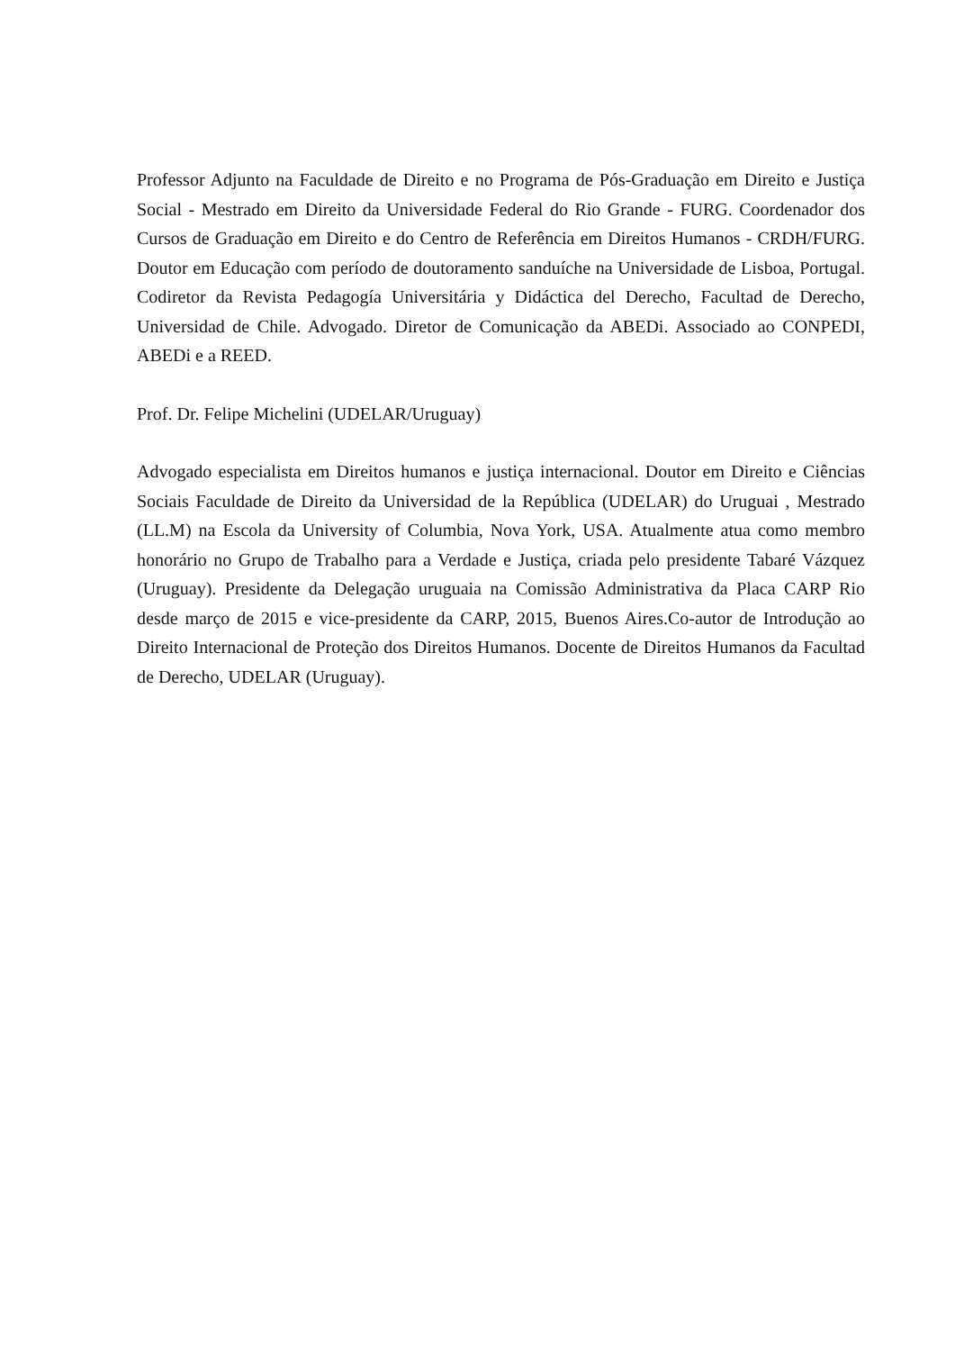Professor Adjunto na Faculdade de Direito e no Programa de Pós-Graduação em Direito e Justiça Social - Mestrado em Direito da Universidade Federal do Rio Grande - FURG. Coordenador dos Cursos de Graduação em Direito e do Centro de Referência em Direitos Humanos - CRDH/FURG. Doutor em Educação com período de doutoramento sanduíche na Universidade de Lisboa, Portugal. Codiretor da Revista Pedagogía Universitária y Didáctica del Derecho, Facultad de Derecho, Universidad de Chile. Advogado. Diretor de Comunicação da ABEDi. Associado ao CONPEDI, ABEDi e a REED.
Prof. Dr. Felipe Michelini (UDELAR/Uruguay)
Advogado especialista em Direitos humanos e justiça internacional. Doutor em Direito e Ciências Sociais Faculdade de Direito da Universidad de la República (UDELAR) do Uruguai , Mestrado (LL.M) na Escola da University of Columbia, Nova York, USA. Atualmente atua como membro honorário no Grupo de Trabalho para a Verdade e Justiça, criada pelo presidente Tabaré Vázquez (Uruguay). Presidente da Delegação uruguaia na Comissão Administrativa da Placa CARP Rio desde março de 2015 e vice-presidente da CARP, 2015, Buenos Aires.Co-autor de Introdução ao Direito Internacional de Proteção dos Direitos Humanos. Docente de Direitos Humanos da Facultad de Derecho, UDELAR (Uruguay).